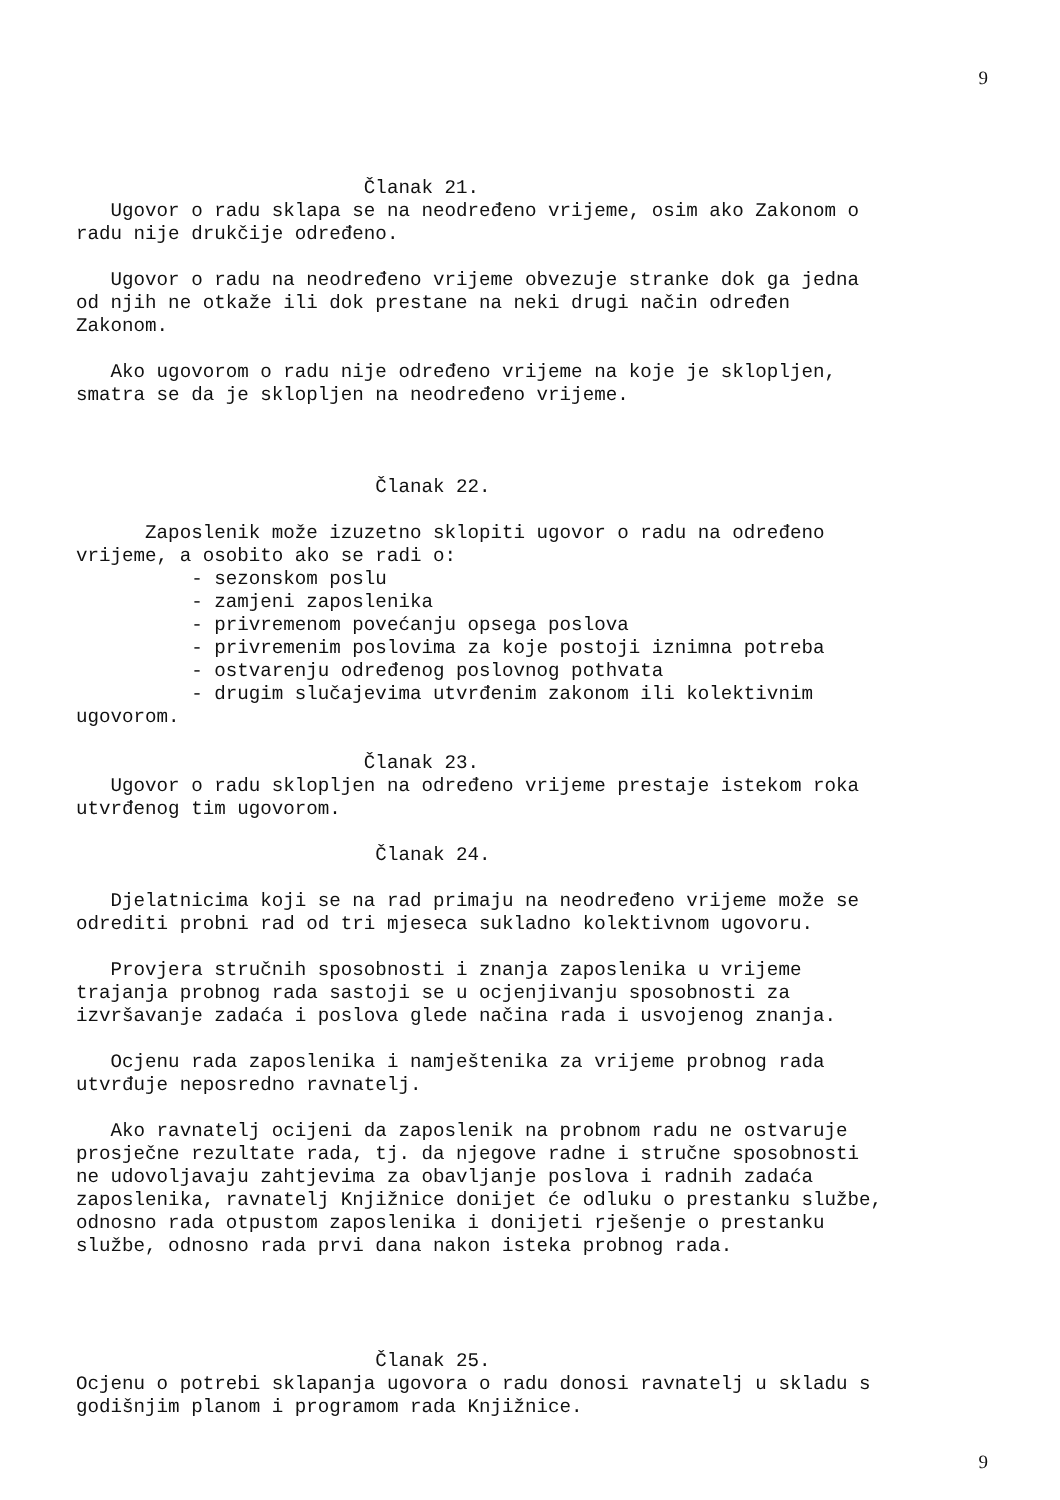9
Članak 21.
Ugovor o radu sklapa se na neodređeno vrijeme, osim ako Zakonom o radu nije drukčije određeno.
Ugovor o radu na neodređeno vrijeme obvezuje stranke dok ga jedna od njih ne otkaže ili dok prestane na neki drugi način određen Zakonom.
Ako ugovorom o radu nije određeno vrijeme na koje je sklopljen, smatra se da je sklopljen na neodređeno vrijeme.
Članak 22.
Zaposlenik može izuzetno sklopiti ugovor o radu na određeno vrijeme, a osobito ako se radi o: - sezonskom poslu - zamjeni zaposlenika - privremenom povećanju opsega poslova - privremenim poslovima za koje postoji iznimna potreba - ostvarenju određenog poslovnog pothvata - drugim slučajevima utvrđenim zakonom ili kolektivnim ugovorom.
Članak 23.
Ugovor o radu sklopljen na određeno vrijeme prestaje istekom roka utvrđenog tim ugovorom.
Članak 24.
Djelatnicima koji se na rad primaju na neodređeno vrijeme može se odrediti probni rad od tri mjeseca sukladno kolektivnom ugovoru.
Provjera stručnih sposobnosti i znanja zaposlenika u vrijeme trajanja probnog rada sastoji se u ocjenjivanju sposobnosti za izvršavanje zadaća i poslova glede načina rada i usvojenog znanja.
Ocjenu rada zaposlenika i namještenika za vrijeme probnog rada utvrđuje neposredno ravnatelj.
Ako ravnatelj ocijeni da zaposlenik na probnom radu ne ostvaruje prosječne rezultate rada, tj. da njegove radne i stručne sposobnosti ne udovoljavaju zahtjevima za obavljanje poslova i radnih zadaća zaposlenika, ravnatelj Knjižnice donijet će odluku o prestanku službe, odnosno rada otpustom zaposlenika i donijeti rješenje o prestanku službe, odnosno rada prvi dana nakon isteka probnog rada.
Članak 25.
Ocjenu o potrebi sklapanja ugovora o radu donosi ravnatelj u skladu s godišnjim planom i programom rada Knjižnice.
9